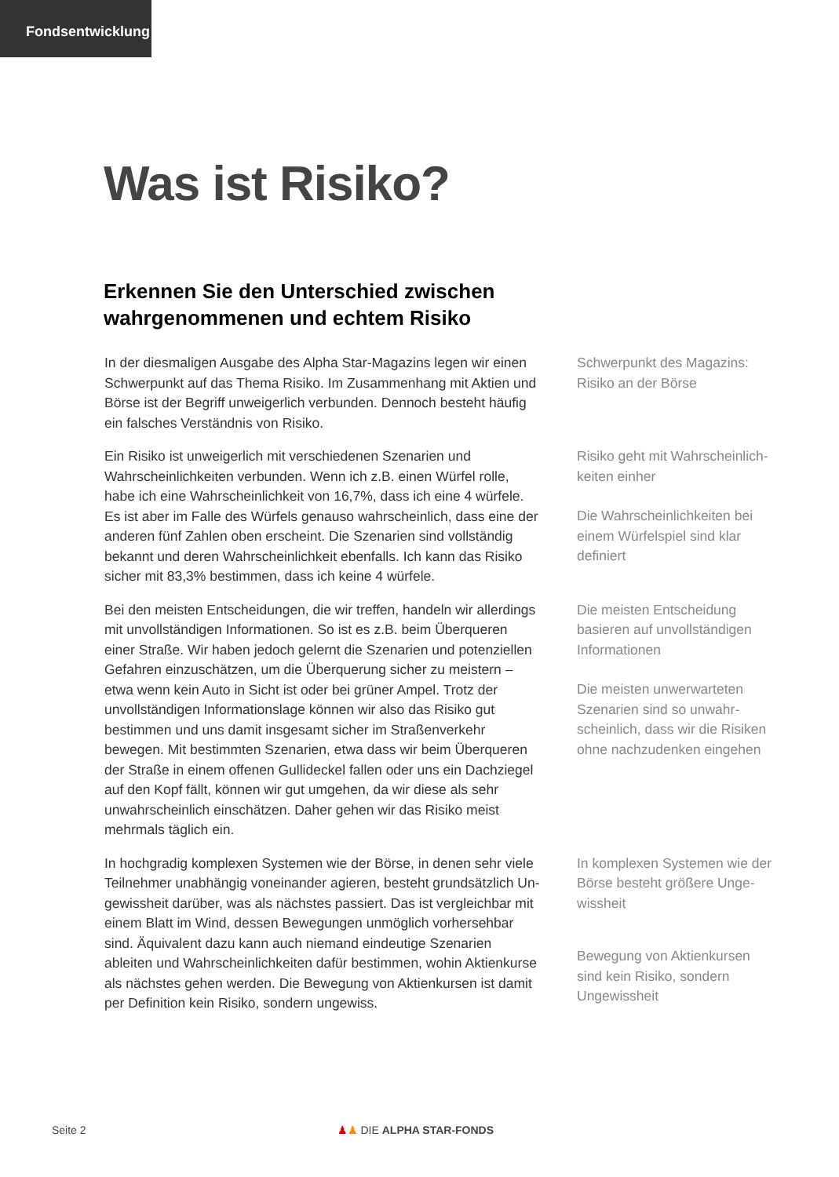Fondsentwicklung
Was ist Risiko?
Erkennen Sie den Unterschied zwischen
wahrgenommenen und echtem Risiko
In der diesmaligen Ausgabe des Alpha Star-Magazins legen wir einen Schwerpunkt auf das Thema Risiko. Im Zusammenhang mit Aktien und Börse ist der Begriff unweigerlich verbunden. Dennoch besteht häufig ein falsches Verständnis von Risiko.
Schwerpunkt des Magazins: Risiko an der Börse
Ein Risiko ist unweigerlich mit verschiedenen Szenarien und Wahrschein­lichkeiten verbunden. Wenn ich z.B. einen Würfel rolle, habe ich eine Wahrscheinlichkeit von 16,7%, dass ich eine 4 würfele. Es ist aber im Falle des Würfels genauso wahrscheinlich, dass eine der anderen fünf Zahlen oben erscheint. Die Szenarien sind vollständig bekannt und deren Wahrscheinlichkeit ebenfalls. Ich kann das Risiko sicher mit 83,3% be­stimmen, dass ich keine 4 würfele.
Risiko geht mit Wahrscheinlich­keiten einher
Die Wahrscheinlichkeiten bei einem Würfelspiel sind klar definiert
Bei den meisten Entscheidungen, die wir treffen, handeln wir allerdings mit unvollständigen Informationen. So ist es z.B. beim Überqueren einer Straße. Wir haben jedoch gelernt die Szenarien und potenziellen Gefah­ren einzuschätzen, um die Überquerung sicher zu meistern – etwa wenn kein Auto in Sicht ist oder bei grüner Ampel. Trotz der unvollständigen Informationslage können wir also das Risiko gut bestimmen und uns damit insgesamt sicher im Straßenverkehr bewegen. Mit bestimmten Szenarien, etwa dass wir beim Überqueren der Straße in einem offenen Gullideckel fallen oder uns ein Dachziegel auf den Kopf fällt, können wir gut umgehen, da wir diese als sehr unwahrscheinlich einschätzen. Daher gehen wir das Risiko meist mehrmals täglich ein.
Die meisten Entscheidung basieren auf unvollständigen Informationen
Die meisten unwerwarteten Szenarien sind so unwahr­scheinlich, dass wir die Risiken ohne nachzudenken eingehen
In hochgradig komplexen Systemen wie der Börse, in denen sehr viele Teilnehmer unabhängig voneinander agieren, besteht grundsätzlich Un­gewissheit darüber, was als nächstes passiert. Das ist vergleichbar mit einem Blatt im Wind, dessen Bewegungen unmöglich vorhersehbar sind. Äquivalent dazu kann auch niemand eindeutige Szenarien ableiten und Wahrscheinlichkeiten dafür bestimmen, wohin Aktienkurse als nächstes gehen werden. Die Bewegung von Aktienkursen ist damit per Definition kein Risiko, sondern ungewiss.
In komplexen Systemen wie der Börse besteht größere Unge­wissheit
Bewegung von Aktienkursen sind kein Risiko, sondern Ungewissheit
Seite 2 ♟♟ DIE ALPHA STAR-FONDS